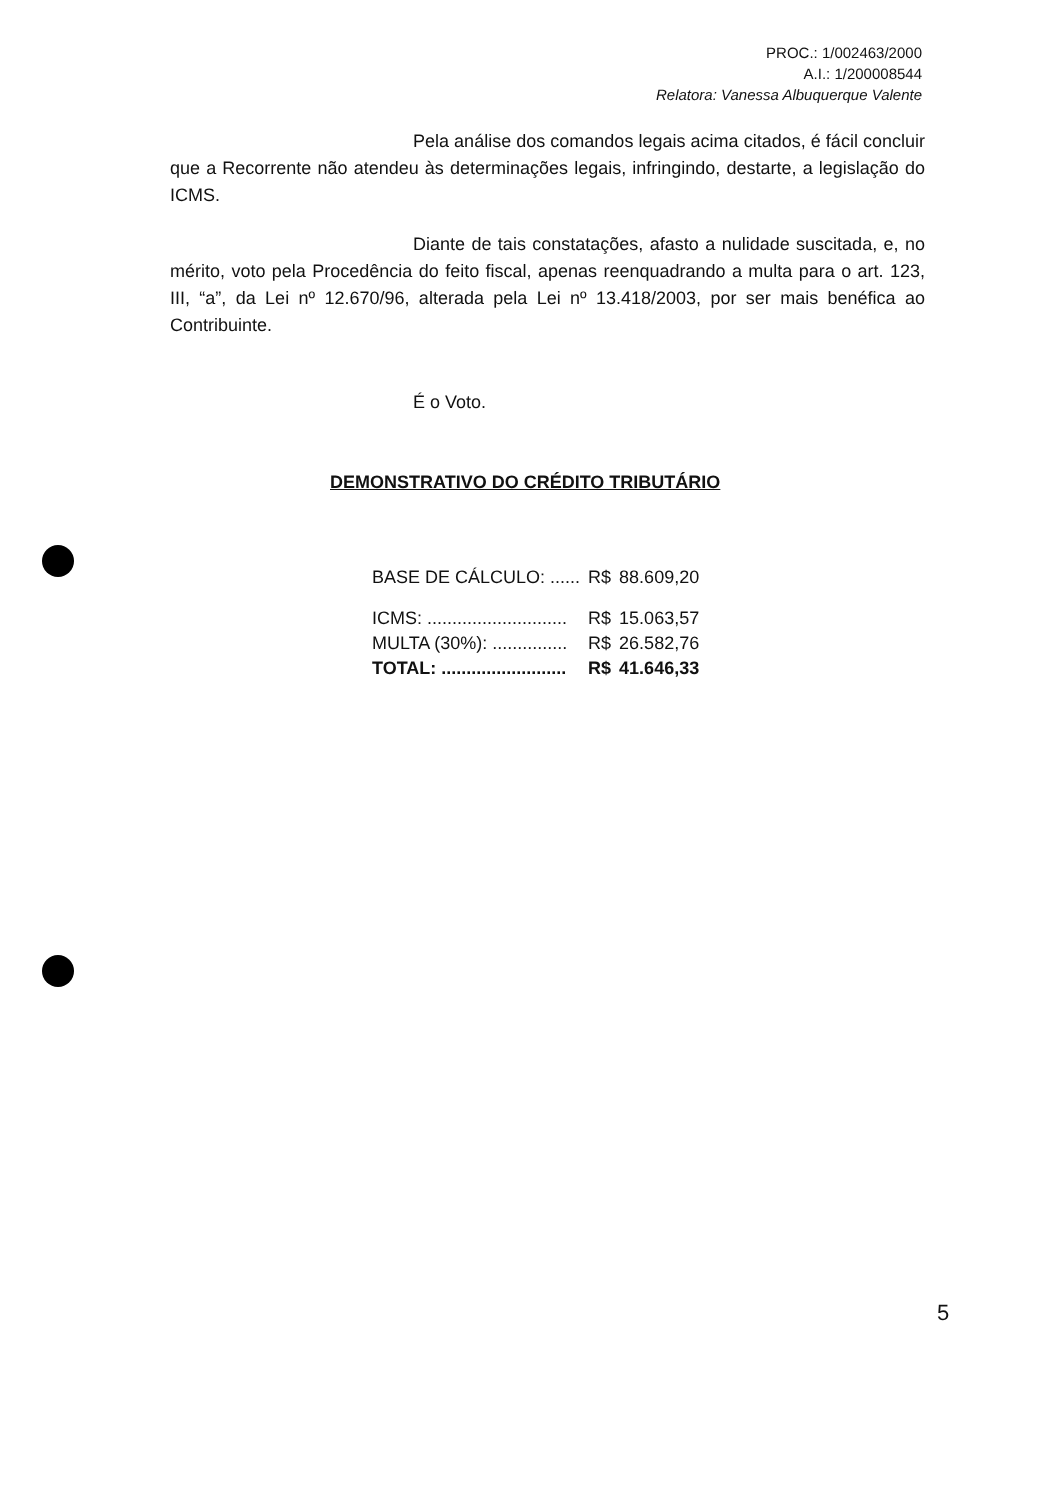PROC.: 1/002463/2000
A.I.: 1/200008544
Relatora: Vanessa Albuquerque Valente
Pela análise dos comandos legais acima citados, é fácil concluir que a Recorrente não atendeu às determinações legais, infringindo, destarte, a legislação do ICMS.
Diante de tais constatações, afasto a nulidade suscitada, e, no mérito, voto pela Procedência do feito fiscal, apenas reenquadrando a multa para o art. 123, III, “a”, da Lei nº 12.670/96, alterada pela Lei nº 13.418/2003, por ser mais benéfica ao Contribuinte.
É o Voto.
DEMONSTRATIVO DO CRÉDITO TRIBUTÁRIO
| BASE DE CÁLCULO: ...... | R$ | 88.609,20 |
| ICMS: ............................ | R$ | 15.063,57 |
| MULTA (30%): ............... | R$ | 26.582,76 |
| TOTAL: ......................... | R$ | 41.646,33 |
5